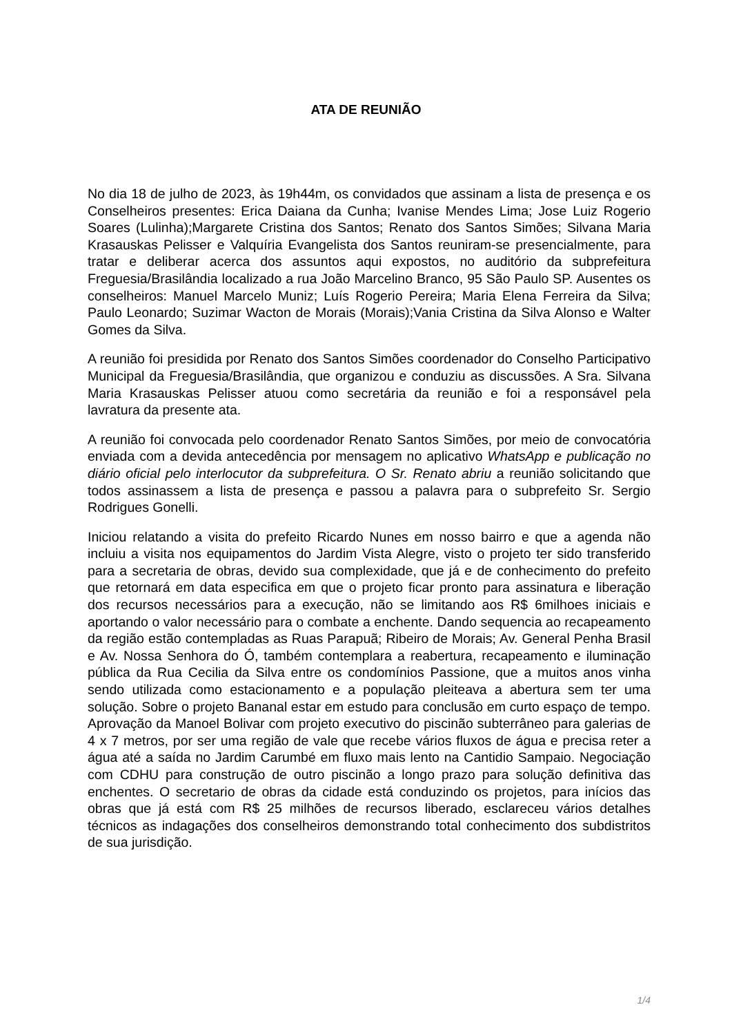ATA DE REUNIÃO
No dia 18 de julho de 2023, às 19h44m, os convidados que assinam a lista de presença e os Conselheiros presentes: Erica Daiana da Cunha; Ivanise Mendes Lima; Jose Luiz Rogerio Soares (Lulinha);Margarete Cristina dos Santos; Renato dos Santos Simões; Silvana Maria Krasauskas Pelisser e Valquíria Evangelista dos Santos reuniram-se presencialmente, para tratar e deliberar acerca dos assuntos aqui expostos, no auditório da subprefeitura Freguesia/Brasilândia localizado a rua João Marcelino Branco, 95 São Paulo SP. Ausentes os conselheiros: Manuel Marcelo Muniz; Luís Rogerio Pereira; Maria Elena Ferreira da Silva; Paulo Leonardo; Suzimar Wacton de Morais (Morais);Vania Cristina da Silva Alonso e Walter Gomes da Silva.
A reunião foi presidida por Renato dos Santos Simões coordenador do Conselho Participativo Municipal da Freguesia/Brasilândia, que organizou e conduziu as discussões. A Sra. Silvana Maria Krasauskas Pelisser atuou como secretária da reunião e foi a responsável pela lavratura da presente ata.
A reunião foi convocada pelo coordenador Renato Santos Simões, por meio de convocatória enviada com a devida antecedência por mensagem no aplicativo WhatsApp e publicação no diário oficial pelo interlocutor da subprefeitura. O Sr. Renato abriu a reunião solicitando que todos assinassem a lista de presença e passou a palavra para o subprefeito Sr. Sergio Rodrigues Gonelli.
Iniciou relatando a visita do prefeito Ricardo Nunes em nosso bairro e que a agenda não incluiu a visita nos equipamentos do Jardim Vista Alegre, visto o projeto ter sido transferido para a secretaria de obras, devido sua complexidade, que já e de conhecimento do prefeito que retornará em data especifica em que o projeto ficar pronto para assinatura e liberação dos recursos necessários para a execução, não se limitando aos R$ 6milhoes iniciais e aportando o valor necessário para o combate a enchente. Dando sequencia ao recapeamento da região estão contempladas as Ruas Parapuã; Ribeiro de Morais; Av. General Penha Brasil e Av. Nossa Senhora do Ó, também contemplara a reabertura, recapeamento e iluminação pública da Rua Cecilia da Silva entre os condomínios Passione, que a muitos anos vinha sendo utilizada como estacionamento e a população pleiteava a abertura sem ter uma solução. Sobre o projeto Bananal estar em estudo para conclusão em curto espaço de tempo. Aprovação da Manoel Bolivar com projeto executivo do piscinão subterrâneo para galerias de 4 x 7 metros, por ser uma região de vale que recebe vários fluxos de água e precisa reter a água até a saída no Jardim Carumbé em fluxo mais lento na Cantidio Sampaio. Negociação com CDHU para construção de outro piscinão a longo prazo para solução definitiva das enchentes. O secretario de obras da cidade está conduzindo os projetos, para inícios das obras que já está com R$ 25 milhões de recursos liberado, esclareceu vários detalhes técnicos as indagações dos conselheiros demonstrando total conhecimento dos subdistritos de sua jurisdição.
1/4